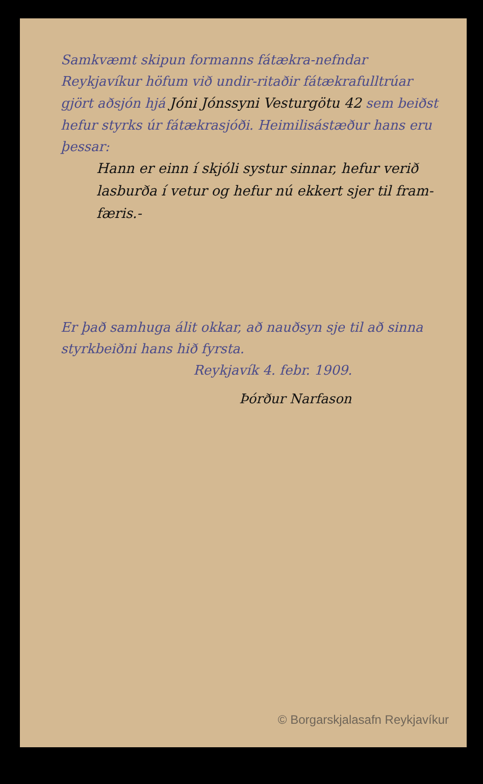Samkvæmt skipun formanns fátækra-nefndar Reykjavíkur höfum við undir-ritaðir fátækrafulltrúar gjört aðsjón hjá Jóni Jónssyni Vesturgötu 42 sem beiðst hefur styrks úr fátækrasjóði. Heimilisástæður hans eru þessar:
Hann er einn í skjóli systur sinnar, hefur verið lasburða í vetur og hefur nú ekkert sjer til fram-færis.-
Er það samhuga álit okkar, að nauðsyn sje til að sinna styrkbeiðni hans hið fyrsta.
Reykjavík 4. febr. 1909.
Þórður Narfason
© Borgarskjalasafn Reykjavíkur